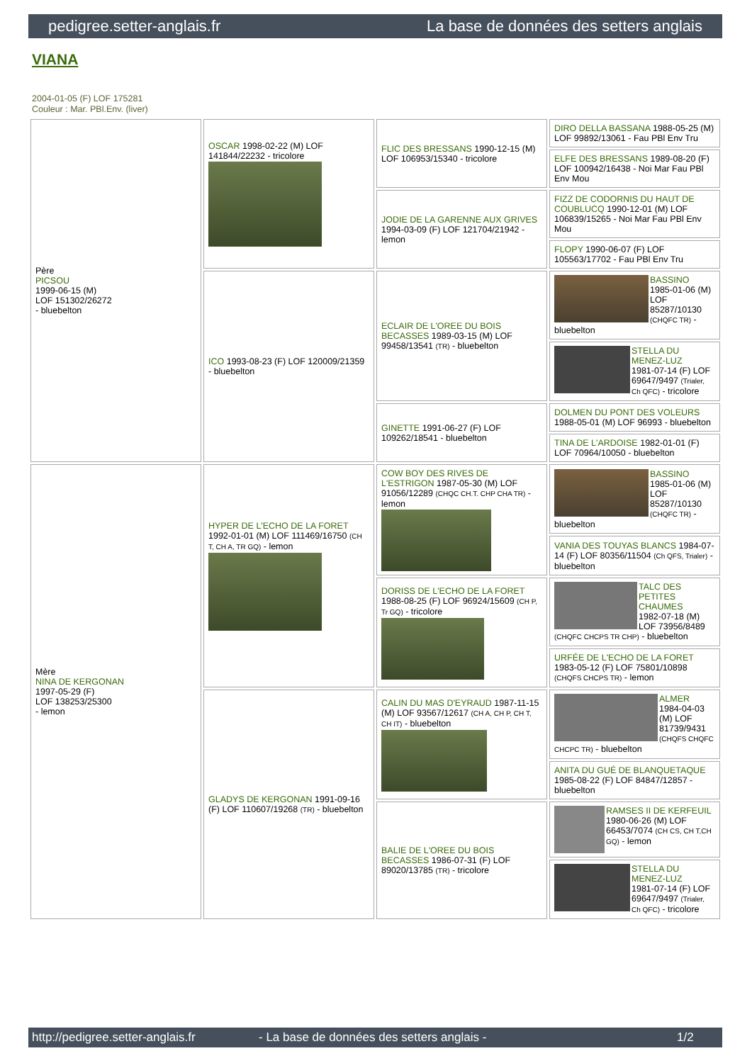pedigree.setter-anglais.fr La base de données des setters anglais
VIANA
2004-01-05 (F) LOF 175281
Couleur : Mar. PBl.Env. (liver)
| Père PICSOU 1999-06-15 (M) LOF 151302/26272 - bluebelton | OSCAR 1998-02-22 (M) LOF 141844/22232 - tricolore | FLIC DES BRESSANS 1990-12-15 (M) LOF 106953/15340 - tricolore | DIRO DELLA BASSANA 1988-05-25 (M) LOF 99892/13061 - Fau PBl Env Tru |
| | | | ELFE DES BRESSANS 1989-08-20 (F) LOF 100942/16438 - Noi Mar Fau PBl Env Mou |
| | | JODIE DE LA GARENNE AUX GRIVES 1994-03-09 (F) LOF 121704/21942 - lemon | FIZZ DE CODORNIS DU HAUT DE COUBLUCQ 1990-12-01 (M) LOF 106839/15265 - Noi Mar Fau PBl Env Mou |
| | | | FLOPY 1990-06-07 (F) LOF 105563/17702 - Fau PBl Env Tru |
| | ICO 1993-08-23 (F) LOF 120009/21359 - bluebelton | ECLAIR DE L'OREE DU BOIS BECASSES 1989-03-15 (M) LOF 99458/13541 (TR) - bluebelton | BASSINO 1985-01-06 (M) LOF 85287/10130 (CHQFC TR) - bluebelton |
| | | | STELLA DU MENEZ-LUZ 1981-07-14 (F) LOF 69647/9497 (Trialer, Ch QFC) - tricolore |
| | | GINETTE 1991-06-27 (F) LOF 109262/18541 - bluebelton | DOLMEN DU PONT DES VOLEURS 1988-05-01 (M) LOF 96993 - bluebelton |
| | | | TINA DE L'ARDOISE 1982-01-01 (F) LOF 70964/10050 - bluebelton |
| Mère NINA DE KERGONAN 1997-05-29 (F) LOF 138253/25300 - lemon | HYPER DE L'ECHO DE LA FORET 1992-01-01 (M) LOF 111469/16750 (CH T, CH A, TR GQ) - lemon | COW BOY DES RIVES DE L'ESTRIGON 1987-05-30 (M) LOF 91056/12289 (CHQC CH.T. CHP CHA TR) - lemon | BASSINO 1985-01-06 (M) LOF 85287/10130 (CHQFC TR) - bluebelton |
| | | | VANIA DES TOUYAS BLANCS 1984-07-14 (F) LOF 80356/11504 (Ch QFS, Trialer) - bluebelton |
| | | DORISS DE L'ECHO DE LA FORET 1988-08-25 (F) LOF 96924/15609 (CH P, Tr GQ) - tricolore | TALC DES PETITES CHAUMES 1982-07-18 (M) LOF 73956/8489 (CHQFC CHCPS TR CHP) - bluebelton |
| | | | URFÉE DE L'ECHO DE LA FORET 1983-05-12 (F) LOF 75801/10898 (CHQFS CHCPS TR) - lemon |
| | GLADYS DE KERGONAN 1991-09-16 (F) LOF 110607/19268 (TR) - bluebelton | CALIN DU MAS D'EYRAUD 1987-11-15 (M) LOF 93567/12617 (CH A, CH P, CH T, CH IT) - bluebelton | ALMER 1984-04-03 (M) LOF 81739/9431 (CHQFS CHQFC CHCPC TR) - bluebelton |
| | | | ANITA DU GUÉ DE BLANQUETAQUE 1985-08-22 (F) LOF 84847/12857 - bluebelton |
| | | BALIE DE L'OREE DU BOIS BECASSES 1986-07-31 (F) LOF 89020/13785 (TR) - tricolore | RAMSES II DE KERFEUIL 1980-06-26 (M) LOF 66453/7074 (CH CS, CH T,CH GQ) - lemon |
| | | | STELLA DU MENEZ-LUZ 1981-07-14 (F) LOF 69647/9497 (Trialer, Ch QFC) - tricolore |
http://pedigree.setter-anglais.fr - La base de données des setters anglais - 1/2